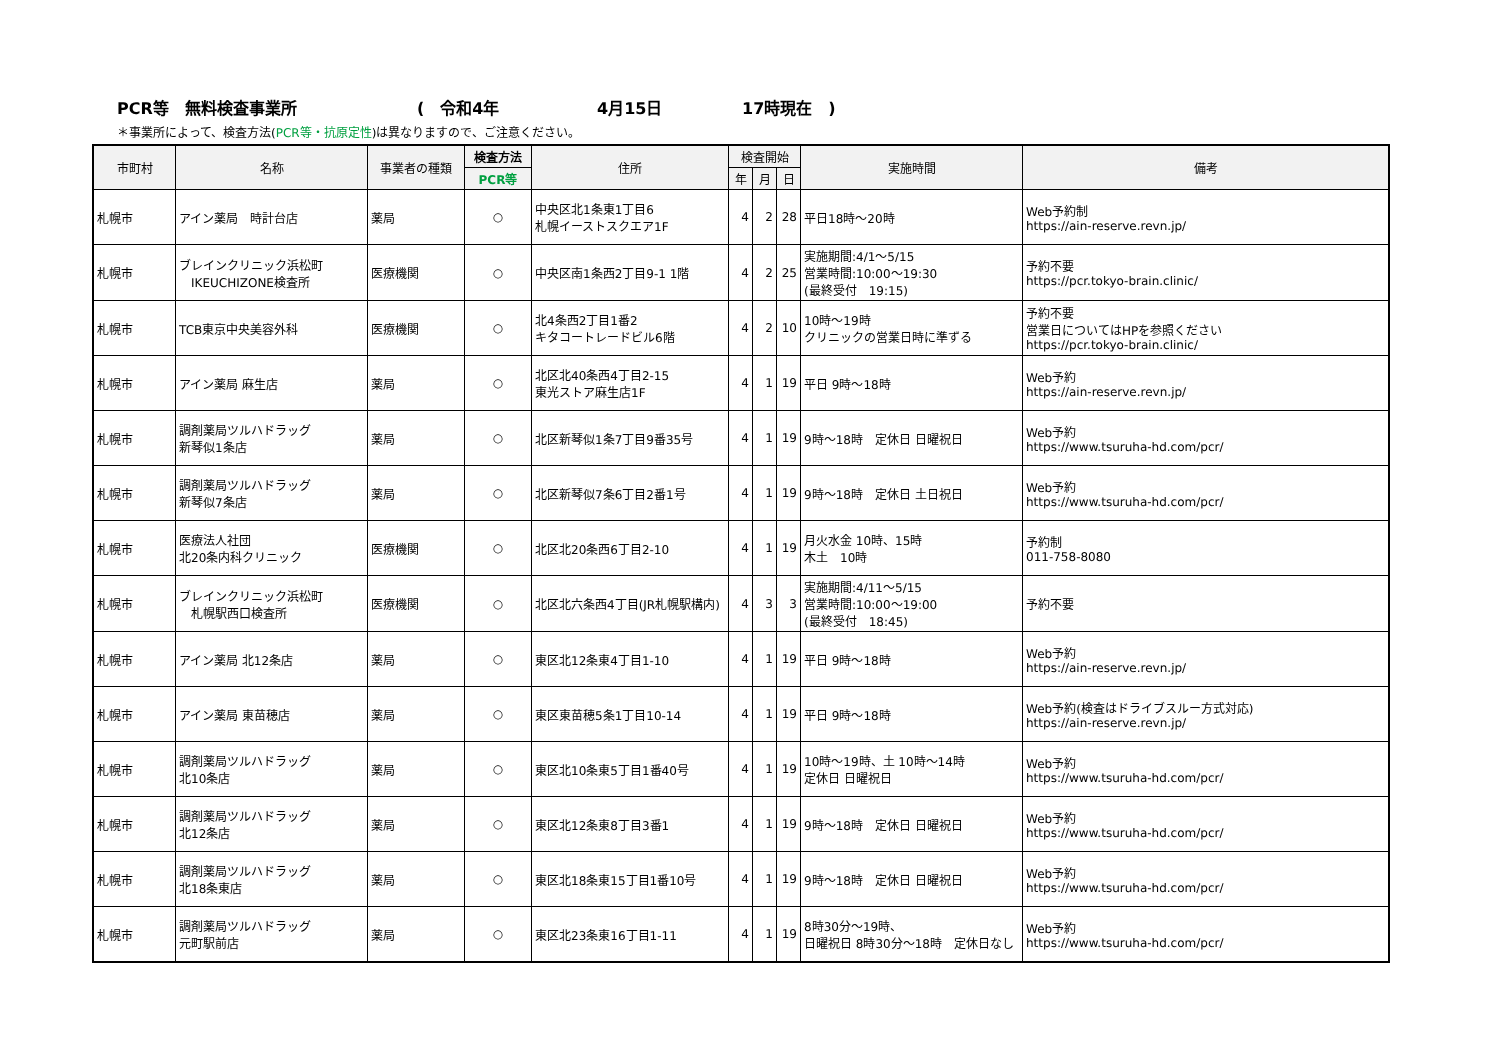PCR等　無料検査事業所 (　令和4年 4月15日 17時現在　)
＊事業所によって、検査方法(PCR等・抗原定性)は異なりますので、ご注意ください。
| 市町村 | 名称 | 事業者の種類 | 検査方法 | 住所 | 検査開始 | | | 実施時間 | 備考 |
| --- | --- | --- | --- | --- | --- | --- | --- | --- | --- |
| | | | PCR等 | | 年 | 月 | 日 | | |
| 札幌市 | アイン薬局 時計台店 | 薬局 | ○ | 中央区北1条東1丁目6 札幌イーストスクエア1F | 4 | 2 | 28 | 平日18時～20時 | Web予約制 https://ain-reserve.revn.jp/ |
| 札幌市 | ブレインクリニック浜松町 IKEUCHIZONE検査所 | 医療機関 | ○ | 中央区南1条西2丁目9-1 1階 | 4 | 2 | 25 | 実施期間:4/1～5/15 営業時間:10:00～19:30 (最終受付 19:15) | 予約不要 https://pcr.tokyo-brain.clinic/ |
| 札幌市 | TCB東京中央美容外科 | 医療機関 | ○ | 北4条西2丁目1番2 キタコートレードビル6階 | 4 | 2 | 10 | 10時～19時 クリニックの営業日時に準ずる | 予約不要 営業日についてはHPを参照ください https://pcr.tokyo-brain.clinic/ |
| 札幌市 | アイン薬局 麻生店 | 薬局 | ○ | 北区北40条西4丁目2-15 東光ストア麻生店1F | 4 | 1 | 19 | 平日 9時～18時 | Web予約 https://ain-reserve.revn.jp/ |
| 札幌市 | 調剤薬局ツルハドラッグ 新琴似1条店 | 薬局 | ○ | 北区新琴似1条7丁目9番35号 | 4 | 1 | 19 | 9時～18時 定休日 日曜祝日 | Web予約 https://www.tsuruha-hd.com/pcr/ |
| 札幌市 | 調剤薬局ツルハドラッグ 新琴似7条店 | 薬局 | ○ | 北区新琴似7条6丁目2番1号 | 4 | 1 | 19 | 9時～18時 定休日 土日祝日 | Web予約 https://www.tsuruha-hd.com/pcr/ |
| 札幌市 | 医療法人社団 北20条内科クリニック | 医療機関 | ○ | 北区北20条西6丁目2-10 | 4 | 1 | 19 | 月火水金 10時、15時 木土 10時 | 予約制 011-758-8080 |
| 札幌市 | ブレインクリニック浜松町 札幌駅西口検査所 | 医療機関 | ○ | 北区北六条西4丁目(JR札幌駅構内) | 4 | 3 | 3 | 実施期間:4/11～5/15 営業時間:10:00～19:00 (最終受付 18:45) | 予約不要 |
| 札幌市 | アイン薬局 北12条店 | 薬局 | ○ | 東区北12条東4丁目1-10 | 4 | 1 | 19 | 平日 9時～18時 | Web予約 https://ain-reserve.revn.jp/ |
| 札幌市 | アイン薬局 東苗穂店 | 薬局 | ○ | 東区東苗穂5条1丁目10-14 | 4 | 1 | 19 | 平日 9時～18時 | Web予約(検査はドライブスルー方式対応) https://ain-reserve.revn.jp/ |
| 札幌市 | 調剤薬局ツルハドラッグ 北10条店 | 薬局 | ○ | 東区北10条東5丁目1番40号 | 4 | 1 | 19 | 10時～19時、土 10時～14時 定休日 日曜祝日 | Web予約 https://www.tsuruha-hd.com/pcr/ |
| 札幌市 | 調剤薬局ツルハドラッグ 北12条店 | 薬局 | ○ | 東区北12条東8丁目3番1 | 4 | 1 | 19 | 9時～18時 定休日 日曜祝日 | Web予約 https://www.tsuruha-hd.com/pcr/ |
| 札幌市 | 調剤薬局ツルハドラッグ 北18条東店 | 薬局 | ○ | 東区北18条東15丁目1番10号 | 4 | 1 | 19 | 9時～18時 定休日 日曜祝日 | Web予約 https://www.tsuruha-hd.com/pcr/ |
| 札幌市 | 調剤薬局ツルハドラッグ 元町駅前店 | 薬局 | ○ | 東区北23条東16丁目1-11 | 4 | 1 | 19 | 8時30分～19時、 日曜祝日 8時30分～18時 定休日なし | Web予約 https://www.tsuruha-hd.com/pcr/ |